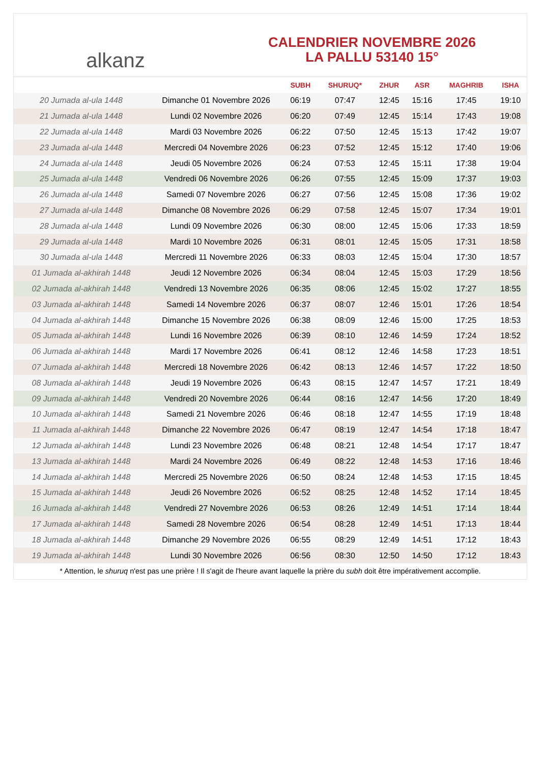alkanz
CALENDRIER NOVEMBRE 2026
LA PALLU 53140 15°
| | | SUBH | SHURUQ* | ZHUR | ASR | MAGHRIB | ISHA |
| --- | --- | --- | --- | --- | --- | --- | --- |
| 20 Jumada al-ula 1448 | Dimanche 01 Novembre 2026 | 06:19 | 07:47 | 12:45 | 15:16 | 17:45 | 19:10 |
| 21 Jumada al-ula 1448 | Lundi 02 Novembre 2026 | 06:20 | 07:49 | 12:45 | 15:14 | 17:43 | 19:08 |
| 22 Jumada al-ula 1448 | Mardi 03 Novembre 2026 | 06:22 | 07:50 | 12:45 | 15:13 | 17:42 | 19:07 |
| 23 Jumada al-ula 1448 | Mercredi 04 Novembre 2026 | 06:23 | 07:52 | 12:45 | 15:12 | 17:40 | 19:06 |
| 24 Jumada al-ula 1448 | Jeudi 05 Novembre 2026 | 06:24 | 07:53 | 12:45 | 15:11 | 17:38 | 19:04 |
| 25 Jumada al-ula 1448 | Vendredi 06 Novembre 2026 | 06:26 | 07:55 | 12:45 | 15:09 | 17:37 | 19:03 |
| 26 Jumada al-ula 1448 | Samedi 07 Novembre 2026 | 06:27 | 07:56 | 12:45 | 15:08 | 17:36 | 19:02 |
| 27 Jumada al-ula 1448 | Dimanche 08 Novembre 2026 | 06:29 | 07:58 | 12:45 | 15:07 | 17:34 | 19:01 |
| 28 Jumada al-ula 1448 | Lundi 09 Novembre 2026 | 06:30 | 08:00 | 12:45 | 15:06 | 17:33 | 18:59 |
| 29 Jumada al-ula 1448 | Mardi 10 Novembre 2026 | 06:31 | 08:01 | 12:45 | 15:05 | 17:31 | 18:58 |
| 30 Jumada al-ula 1448 | Mercredi 11 Novembre 2026 | 06:33 | 08:03 | 12:45 | 15:04 | 17:30 | 18:57 |
| 01 Jumada al-akhirah 1448 | Jeudi 12 Novembre 2026 | 06:34 | 08:04 | 12:45 | 15:03 | 17:29 | 18:56 |
| 02 Jumada al-akhirah 1448 | Vendredi 13 Novembre 2026 | 06:35 | 08:06 | 12:45 | 15:02 | 17:27 | 18:55 |
| 03 Jumada al-akhirah 1448 | Samedi 14 Novembre 2026 | 06:37 | 08:07 | 12:46 | 15:01 | 17:26 | 18:54 |
| 04 Jumada al-akhirah 1448 | Dimanche 15 Novembre 2026 | 06:38 | 08:09 | 12:46 | 15:00 | 17:25 | 18:53 |
| 05 Jumada al-akhirah 1448 | Lundi 16 Novembre 2026 | 06:39 | 08:10 | 12:46 | 14:59 | 17:24 | 18:52 |
| 06 Jumada al-akhirah 1448 | Mardi 17 Novembre 2026 | 06:41 | 08:12 | 12:46 | 14:58 | 17:23 | 18:51 |
| 07 Jumada al-akhirah 1448 | Mercredi 18 Novembre 2026 | 06:42 | 08:13 | 12:46 | 14:57 | 17:22 | 18:50 |
| 08 Jumada al-akhirah 1448 | Jeudi 19 Novembre 2026 | 06:43 | 08:15 | 12:47 | 14:57 | 17:21 | 18:49 |
| 09 Jumada al-akhirah 1448 | Vendredi 20 Novembre 2026 | 06:44 | 08:16 | 12:47 | 14:56 | 17:20 | 18:49 |
| 10 Jumada al-akhirah 1448 | Samedi 21 Novembre 2026 | 06:46 | 08:18 | 12:47 | 14:55 | 17:19 | 18:48 |
| 11 Jumada al-akhirah 1448 | Dimanche 22 Novembre 2026 | 06:47 | 08:19 | 12:47 | 14:54 | 17:18 | 18:47 |
| 12 Jumada al-akhirah 1448 | Lundi 23 Novembre 2026 | 06:48 | 08:21 | 12:48 | 14:54 | 17:17 | 18:47 |
| 13 Jumada al-akhirah 1448 | Mardi 24 Novembre 2026 | 06:49 | 08:22 | 12:48 | 14:53 | 17:16 | 18:46 |
| 14 Jumada al-akhirah 1448 | Mercredi 25 Novembre 2026 | 06:50 | 08:24 | 12:48 | 14:53 | 17:15 | 18:45 |
| 15 Jumada al-akhirah 1448 | Jeudi 26 Novembre 2026 | 06:52 | 08:25 | 12:48 | 14:52 | 17:14 | 18:45 |
| 16 Jumada al-akhirah 1448 | Vendredi 27 Novembre 2026 | 06:53 | 08:26 | 12:49 | 14:51 | 17:14 | 18:44 |
| 17 Jumada al-akhirah 1448 | Samedi 28 Novembre 2026 | 06:54 | 08:28 | 12:49 | 14:51 | 17:13 | 18:44 |
| 18 Jumada al-akhirah 1448 | Dimanche 29 Novembre 2026 | 06:55 | 08:29 | 12:49 | 14:51 | 17:12 | 18:43 |
| 19 Jumada al-akhirah 1448 | Lundi 30 Novembre 2026 | 06:56 | 08:30 | 12:50 | 14:50 | 17:12 | 18:43 |
* Attention, le shuruq n'est pas une prière ! Il s'agit de l'heure avant laquelle la prière du subh doit être impérativement accomplie.